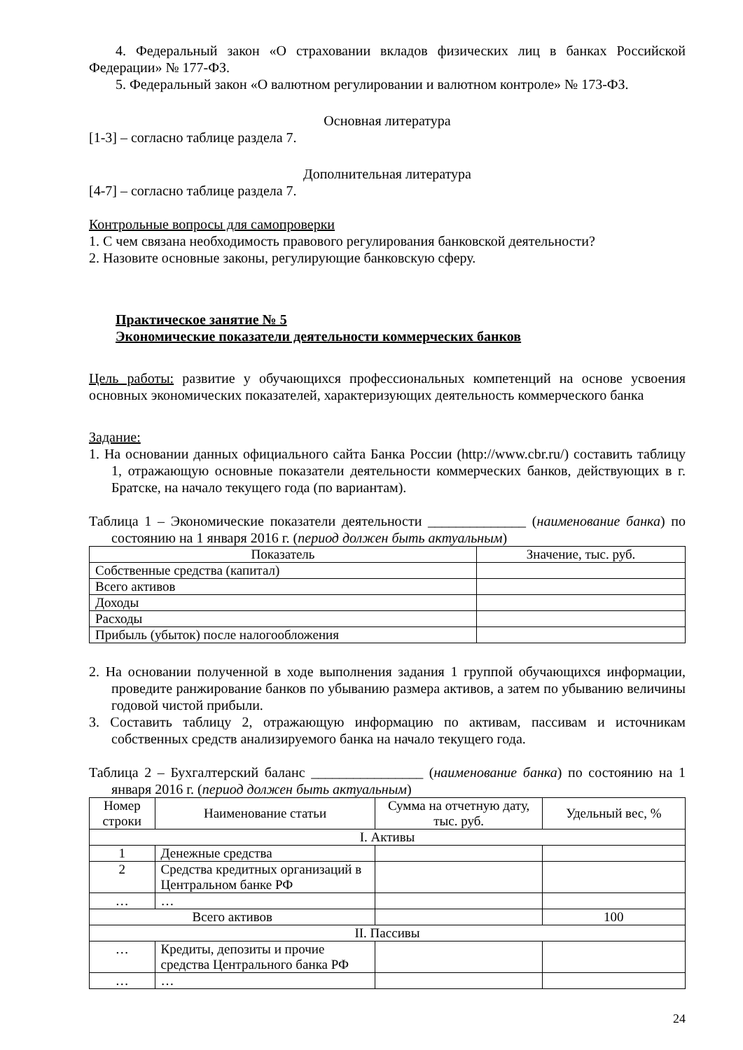4. Федеральный закон «О страховании вкладов физических лиц в банках Российской Федерации» № 177-ФЗ.
5. Федеральный закон «О валютном регулировании и валютном контроле» № 173-ФЗ.
Основная литература
[1-3] – согласно таблице раздела 7.
Дополнительная литература
[4-7] – согласно таблице раздела 7.
Контрольные вопросы для самопроверки
1. С чем связана необходимость правового регулирования банковской деятельности?
2. Назовите основные законы, регулирующие банковскую сферу.
Практическое занятие № 5
Экономические показатели деятельности коммерческих банков
Цель работы: развитие у обучающихся профессиональных компетенций на основе усвоения основных экономических показателей, характеризующих деятельность коммерческого банка
Задание:
1. На основании данных официального сайта Банка России (http://www.cbr.ru/) составить таблицу 1, отражающую основные показатели деятельности коммерческих банков, действующих в г. Братске, на начало текущего года (по вариантам).
Таблица 1 – Экономические показатели деятельности ______________ (наименование банка) по состоянию на 1 января 2016 г. (период должен быть актуальным)
| Показатель | Значение, тыс. руб. |
| --- | --- |
| Собственные средства (капитал) | |
| Всего активов | |
| Доходы | |
| Расходы | |
| Прибыль (убыток) после налогообложения | |
2. На основании полученной в ходе выполнения задания 1 группой обучающихся информации, проведите ранжирование банков по убыванию размера активов, а затем по убыванию величины годовой чистой прибыли.
3. Составить таблицу 2, отражающую информацию по активам, пассивам и источникам собственных средств анализируемого банка на начало текущего года.
Таблица 2 – Бухгалтерский баланс ________________ (наименование банка) по состоянию на 1 января 2016 г. (период должен быть актуальным)
| Номер строки | Наименование статьи | Сумма на отчетную дату, тыс. руб. | Удельный вес, % |
| --- | --- | --- | --- |
| I. Активы | | | |
| 1 | Денежные средства | | |
| 2 | Средства кредитных организаций в Центральном банке РФ | | |
| … | … | | |
| Всего активов | | | 100 |
| II. Пассивы | | | |
| … | Кредиты, депозиты и прочие средства Центрального банка РФ | | |
| … | … | | |
24